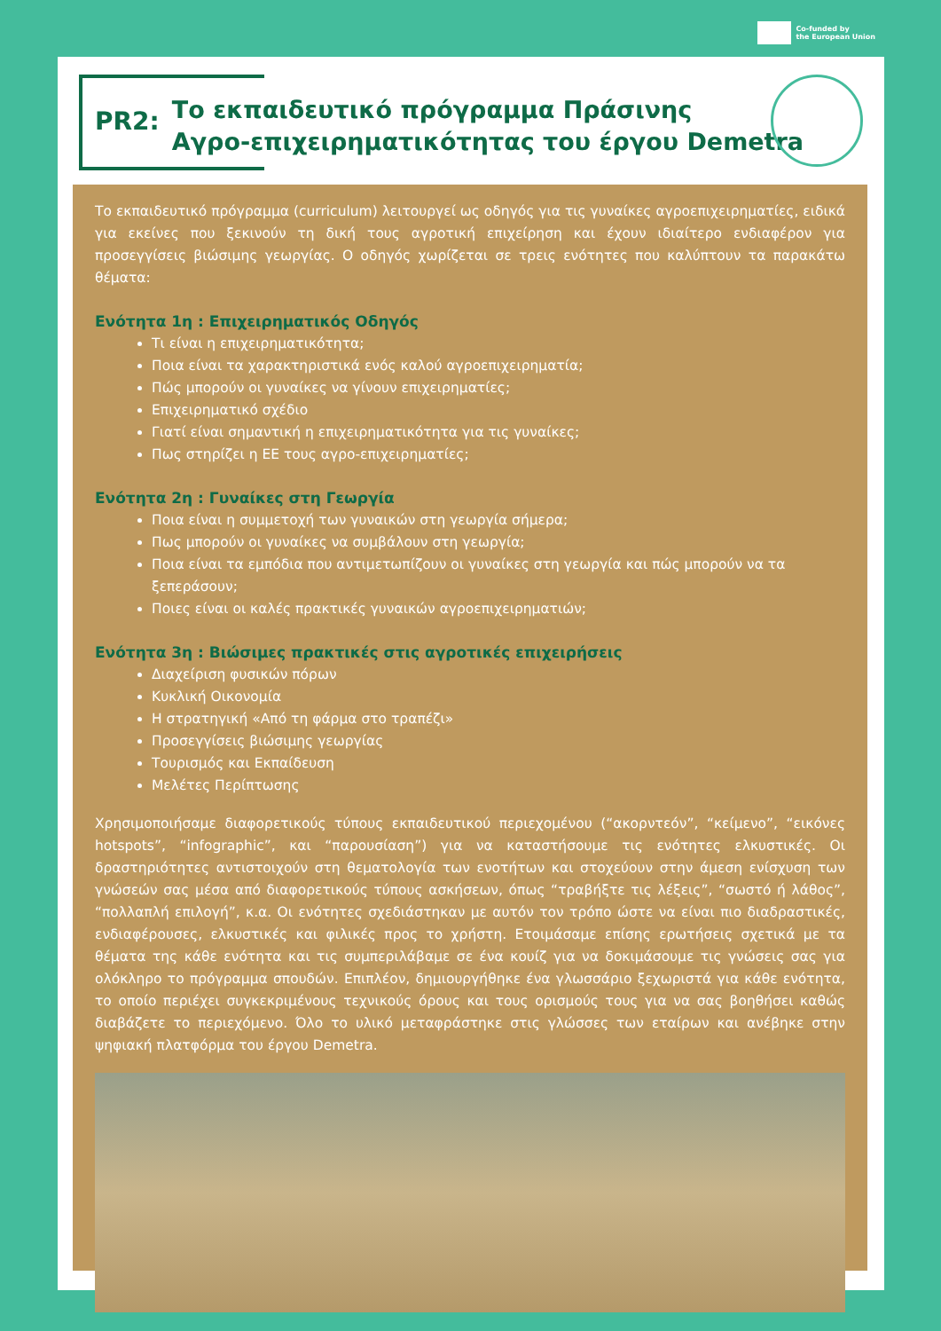Co-funded by
the European Union
PR2:
Το εκπαιδευτικό πρόγραμμα Πράσινης
Αγρο-επιχειρηματικότητας του έργου Demetra
Το εκπαιδευτικό πρόγραμμα (curriculum) λειτουργεί ως οδηγός για τις γυναίκες αγροεπιχειρηματίες, ειδικά για εκείνες που ξεκινούν τη δική τους αγροτική επιχείρηση και έχουν ιδιαίτερο ενδιαφέρον για προσεγγίσεις βιώσιμης γεωργίας. Ο οδηγός χωρίζεται σε τρεις ενότητες που καλύπτουν τα παρακάτω θέματα:
Ενότητα 1η : Επιχειρηματικός Οδηγός
Τι είναι η επιχειρηματικότητα;
Ποια είναι τα χαρακτηριστικά ενός καλού αγροεπιχειρηματία;
Πώς μπορούν οι γυναίκες να γίνουν επιχειρηματίες;
Επιχειρηματικό σχέδιο
Γιατί είναι σημαντική η επιχειρηματικότητα για τις γυναίκες;
Πως στηρίζει η ΕΕ τους αγρο-επιχειρηματίες;
Ενότητα 2η : Γυναίκες στη Γεωργία
Ποια είναι η συμμετοχή των γυναικών στη γεωργία σήμερα;
Πως μπορούν οι γυναίκες να συμβάλουν στη γεωργία;
Ποια είναι τα εμπόδια που αντιμετωπίζουν οι γυναίκες στη γεωργία και πώς μπορούν να τα ξεπεράσουν;
Ποιες είναι οι καλές πρακτικές γυναικών αγροεπιχειρηματιών;
Ενότητα 3η : Βιώσιμες πρακτικές στις αγροτικές επιχειρήσεις
Διαχείριση φυσικών πόρων
Κυκλική Οικονομία
Η στρατηγική «Από τη φάρμα στο τραπέζι»
Προσεγγίσεις βιώσιμης γεωργίας
Τουρισμός και Εκπαίδευση
Μελέτες Περίπτωσης
Χρησιμοποιήσαμε διαφορετικούς τύπους εκπαιδευτικού περιεχομένου (“ακορντεόν”, “κείμενο”, “εικόνες hotspots”, “infographic”, και “παρουσίαση”) για να καταστήσουμε τις ενότητες ελκυστικές. Οι δραστηριότητες αντιστοιχούν στη θεματολογία των ενοτήτων και στοχεύουν στην άμεση ενίσχυση των γνώσεών σας μέσα από διαφορετικούς τύπους ασκήσεων, όπως “τραβήξτε τις λέξεις”, “σωστό ή λάθος”, “πολλαπλή επιλογή”, κ.α. Οι ενότητες σχεδιάστηκαν με αυτόν τον τρόπο ώστε να είναι πιο διαδραστικές, ενδιαφέρουσες, ελκυστικές και φιλικές προς το χρήστη. Ετοιμάσαμε επίσης ερωτήσεις σχετικά με τα θέματα της κάθε ενότητα και τις συμπεριλάβαμε σε ένα κουίζ για να δοκιμάσουμε τις γνώσεις σας για ολόκληρο το πρόγραμμα σπουδών. Επιπλέον, δημιουργήθηκε ένα γλωσσάριο ξεχωριστά για κάθε ενότητα, το οποίο περιέχει συγκεκριμένους τεχνικούς όρους και τους ορισμούς τους για να σας βοηθήσει καθώς διαβάζετε το περιεχόμενο. Όλο το υλικό μεταφράστηκε στις γλώσσες των εταίρων και ανέβηκε στην ψηφιακή πλατφόρμα του έργου Demetra.